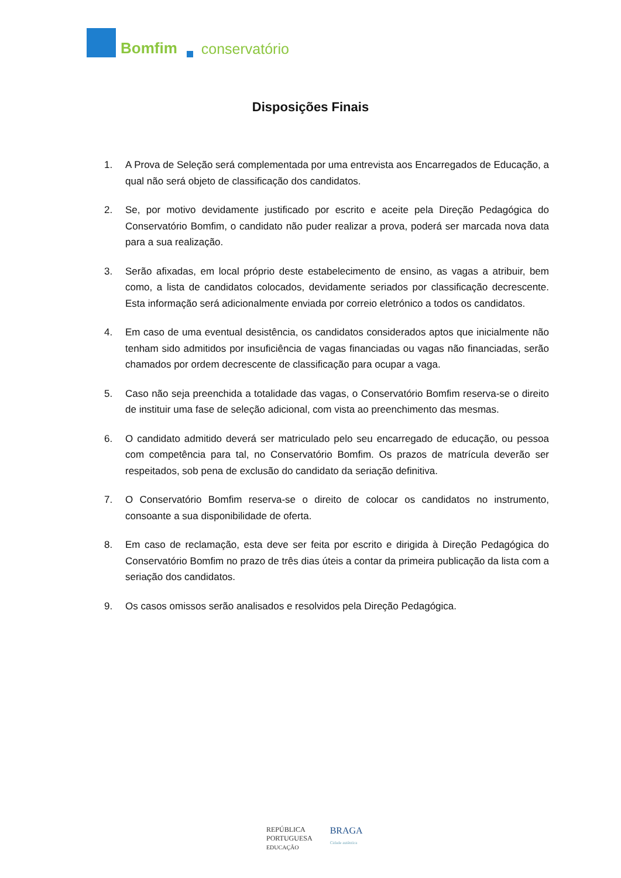Bomfim conservatório
Disposições Finais
1. A Prova de Seleção será complementada por uma entrevista aos Encarregados de Educação, a qual não será objeto de classificação dos candidatos.
2. Se, por motivo devidamente justificado por escrito e aceite pela Direção Pedagógica do Conservatório Bomfim, o candidato não puder realizar a prova, poderá ser marcada nova data para a sua realização.
3. Serão afixadas, em local próprio deste estabelecimento de ensino, as vagas a atribuir, bem como, a lista de candidatos colocados, devidamente seriados por classificação decrescente. Esta informação será adicionalmente enviada por correio eletrónico a todos os candidatos.
4. Em caso de uma eventual desistência, os candidatos considerados aptos que inicialmente não tenham sido admitidos por insuficiência de vagas financiadas ou vagas não financiadas, serão chamados por ordem decrescente de classificação para ocupar a vaga.
5. Caso não seja preenchida a totalidade das vagas, o Conservatório Bomfim reserva-se o direito de instituir uma fase de seleção adicional, com vista ao preenchimento das mesmas.
6. O candidato admitido deverá ser matriculado pelo seu encarregado de educação, ou pessoa com competência para tal, no Conservatório Bomfim. Os prazos de matrícula deverão ser respeitados, sob pena de exclusão do candidato da seriação definitiva.
7. O Conservatório Bomfim reserva-se o direito de colocar os candidatos no instrumento, consoante a sua disponibilidade de oferta.
8. Em caso de reclamação, esta deve ser feita por escrito e dirigida à Direção Pedagógica do Conservatório Bomfim no prazo de três dias úteis a contar da primeira publicação da lista com a seriação dos candidatos.
9. Os casos omissos serão analisados e resolvidos pela Direção Pedagógica.
REPÚBLICA
PORTUGUESA
EDUCAÇÃO
BRAGA
Cidade autêntica